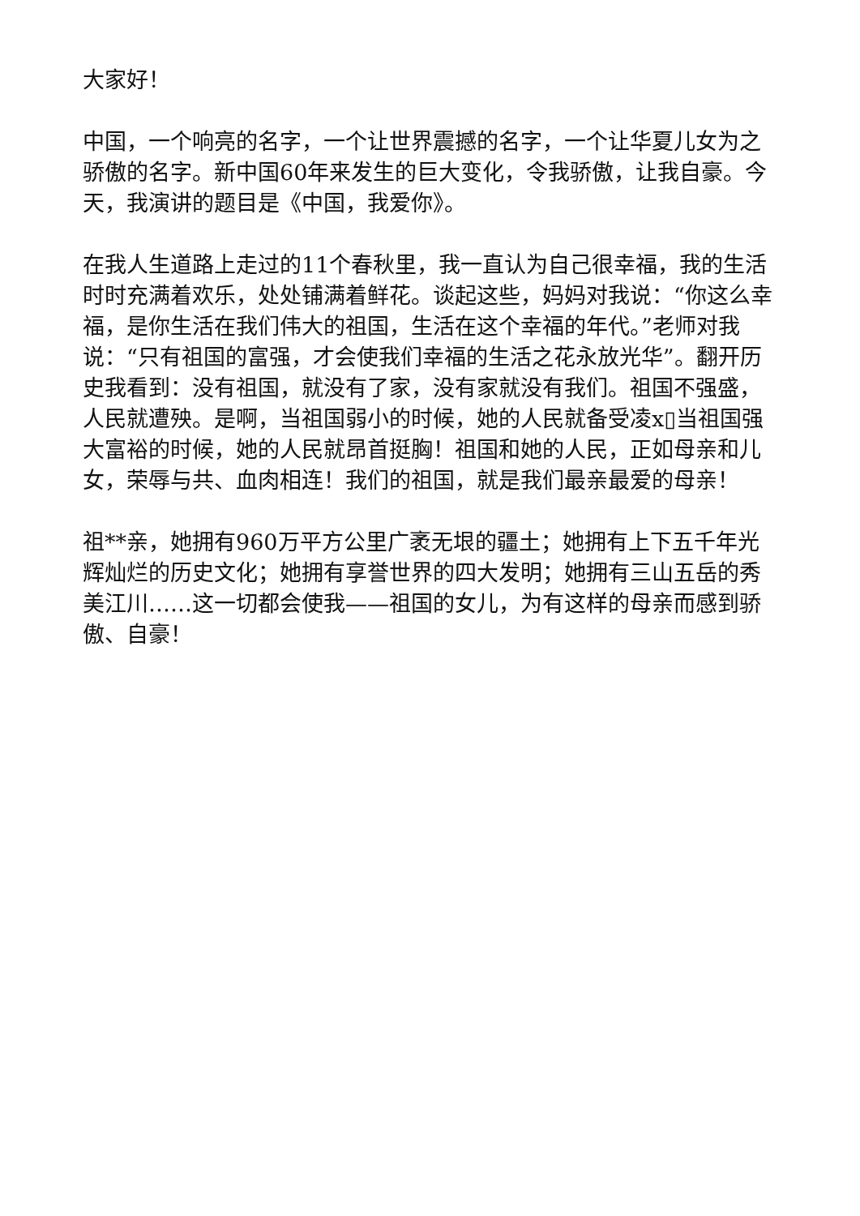大家好！
中国，一个响亮的名字，一个让世界震撼的名字，一个让华夏儿女为之骄傲的名字。新中国60年来发生的巨大变化，令我骄傲，让我自豪。今天，我演讲的题目是《中国，我爱你》。
在我人生道路上走过的11个春秋里，我一直认为自己很幸福，我的生活时时充满着欢乐，处处铺满着鲜花。谈起这些，妈妈对我说：“你这么幸福，是你生活在我们伟大的祖国，生活在这个幸福的年代。”老师对我说：“只有祖国的富强，才会使我们幸福的生活之花永放光华”。翻开历史我看到：没有祖国，就没有了家，没有家就没有我们。祖国不强盛，人民就遭殃。是啊，当祖国弱小的时候，她的人民就备受凌x▯当祖国强大富裕的时候，她的人民就昂首挺胸！祖国和她的人民，正如母亲和儿女，荣辱与共、血肉相连！我们的祖国，就是我们最亲最爱的母亲！
祖**亲，她拥有960万平方公里广袤无垠的疆土；她拥有上下五千年光辉灿烂的历史文化；她拥有享誉世界的四大发明；她拥有三山五岳的秀美江川……这一切都会使我——祖国的女儿，为有这样的母亲而感到骄傲、自豪！